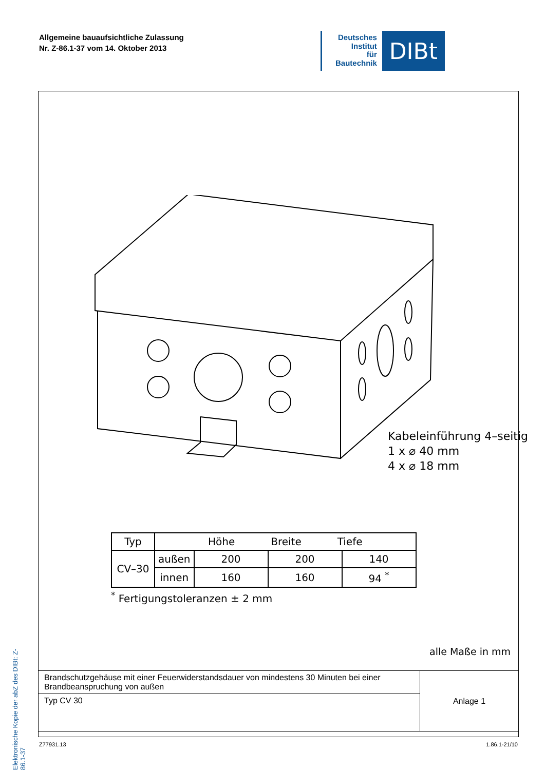Allgemeine bauaufsichtliche Zulassung
Nr. Z-86.1-37 vom 14. Oktober 2013
Deutsches
Institut
für
Bautechnik
DIBt
Elektronische Kopie der abZ des DIBt: Z-86.1-37
Kabeleinführung 4–seitig
1 x ⌀ 40 mm
4 x ⌀ 18 mm
| Typ | Höhe Breite Tiefe | | | |
| --- | --- | --- | --- | --- |
| CV–30 | außen | 200 | 200 | 140 |
| | innen | 160 | 160 | 94 <sup>*</sup> |
<sup>*</sup> Fertigungstoleranzen ± 2 mm
alle Maße in mm
| Brandschutzgehäuse mit einer Feuerwiderstandsdauer von mindestens 30 Minuten bei einer Brandbeanspruchung von außen | Anlage 1 |
| Typ CV 30 | |
Z77931.13 1.86.1-21/10